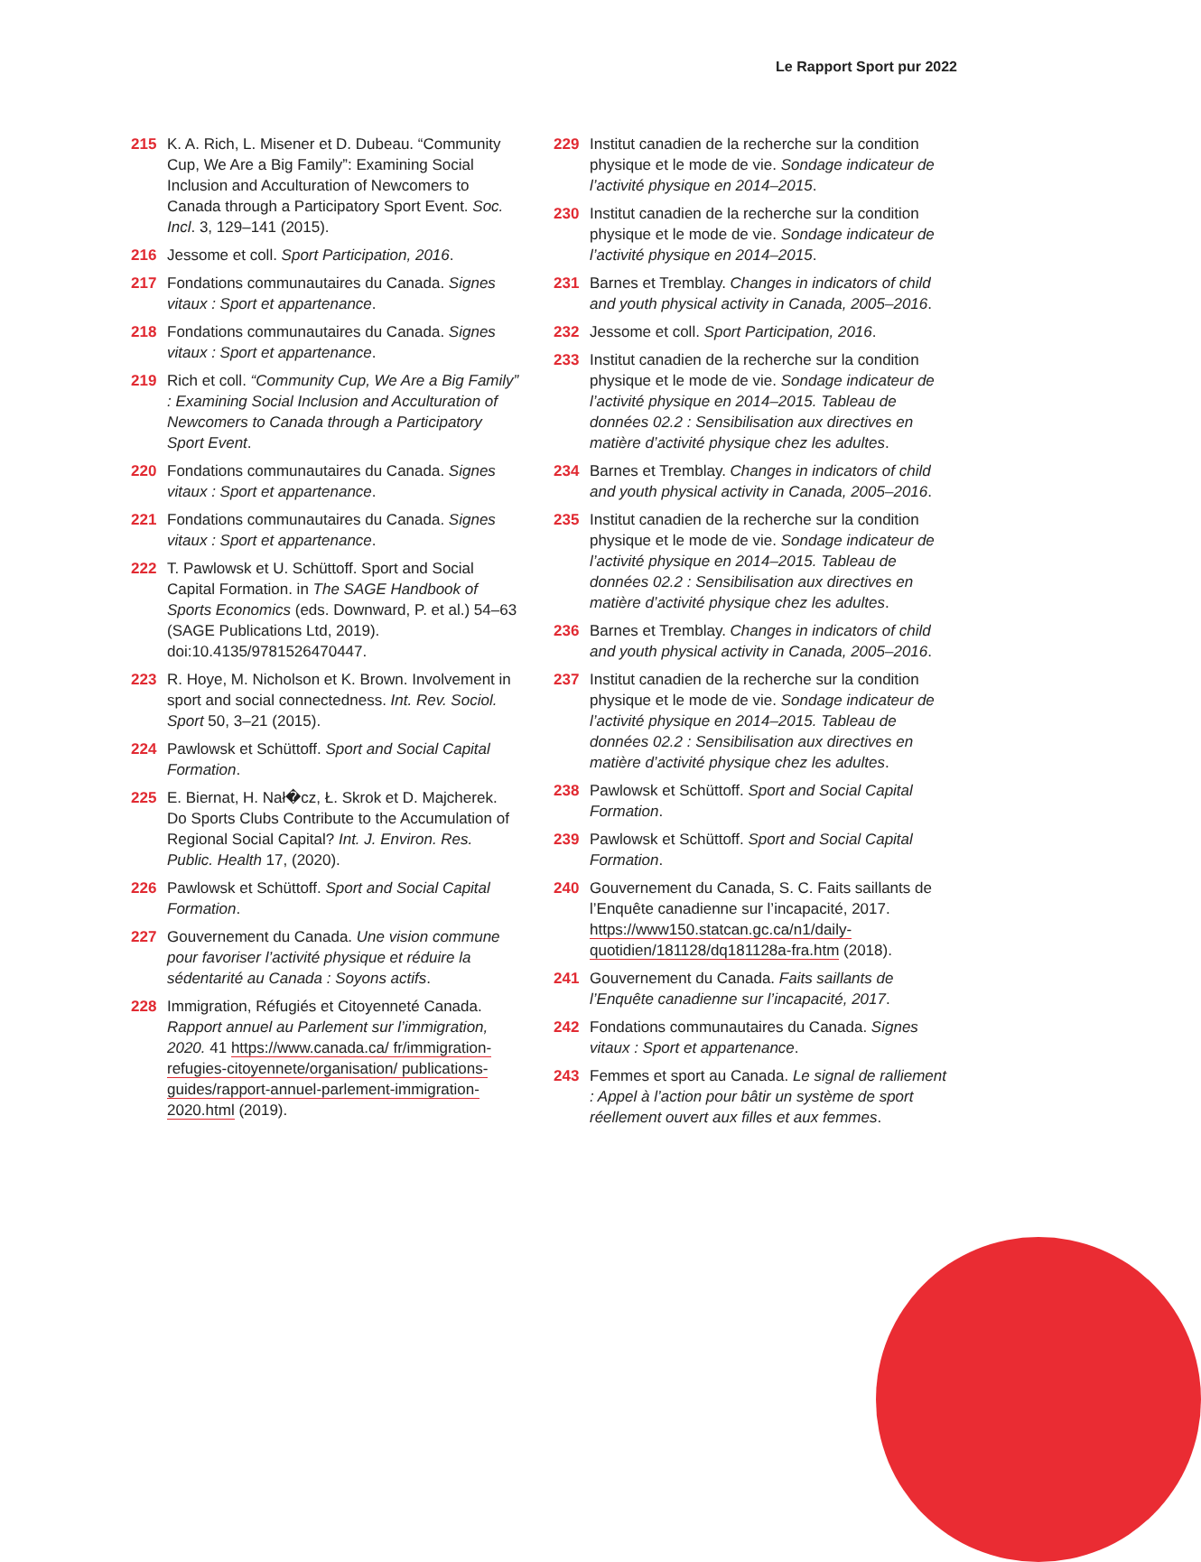Le Rapport Sport pur 2022
215 K. A. Rich, L. Misener et D. Dubeau. “Community Cup, We Are a Big Family”: Examining Social Inclusion and Acculturation of Newcomers to Canada through a Participatory Sport Event. Soc. Incl. 3, 129–141 (2015).
216 Jessome et coll. Sport Participation, 2016.
217 Fondations communautaires du Canada. Signes vitaux : Sport et appartenance.
218 Fondations communautaires du Canada. Signes vitaux : Sport et appartenance.
219 Rich et coll. “Community Cup, We Are a Big Family” : Examining Social Inclusion and Acculturation of Newcomers to Canada through a Participatory Sport Event.
220 Fondations communautaires du Canada. Signes vitaux : Sport et appartenance.
221 Fondations communautaires du Canada. Signes vitaux : Sport et appartenance.
222 T. Pawlowsk et U. Schüttoff. Sport and Social Capital Formation. in The SAGE Handbook of Sports Economics (eds. Downward, P. et al.) 54–63 (SAGE Publications Ltd, 2019). doi:10.4135/9781526470447.
223 R. Hoye, M. Nicholson et K. Brown. Involvement in sport and social connectedness. Int. Rev. Sociol. Sport 50, 3–21 (2015).
224 Pawlowsk et Schüttoff. Sport and Social Capital Formation.
225 E. Biernat, H. Nał�cz, Ł. Skrok et D. Majcherek. Do Sports Clubs Contribute to the Accumulation of Regional Social Capital? Int. J. Environ. Res. Public. Health 17, (2020).
226 Pawlowsk et Schüttoff. Sport and Social Capital Formation.
227 Gouvernement du Canada. Une vision commune pour favoriser l’activité physique et réduire la sédentarité au Canada : Soyons actifs.
228 Immigration, Réfugiés et Citoyenneté Canada. Rapport annuel au Parlement sur l’immigration, 2020. 41 https://www.canada.ca/ fr/immigration-refugies-citoyennete/organisation/ publications-guides/rapport-annuel-parlement-immigration-2020.html (2019).
229 Institut canadien de la recherche sur la condition physique et le mode de vie. Sondage indicateur de l’activité physique en 2014–2015.
230 Institut canadien de la recherche sur la condition physique et le mode de vie. Sondage indicateur de l’activité physique en 2014–2015.
231 Barnes et Tremblay. Changes in indicators of child and youth physical activity in Canada, 2005–2016.
232 Jessome et coll. Sport Participation, 2016.
233 Institut canadien de la recherche sur la condition physique et le mode de vie. Sondage indicateur de l’activité physique en 2014–2015. Tableau de données 02.2 : Sensibilisation aux directives en matière d’activité physique chez les adultes.
234 Barnes et Tremblay. Changes in indicators of child and youth physical activity in Canada, 2005–2016.
235 Institut canadien de la recherche sur la condition physique et le mode de vie. Sondage indicateur de l’activité physique en 2014–2015. Tableau de données 02.2 : Sensibilisation aux directives en matière d’activité physique chez les adultes.
236 Barnes et Tremblay. Changes in indicators of child and youth physical activity in Canada, 2005–2016.
237 Institut canadien de la recherche sur la condition physique et le mode de vie. Sondage indicateur de l’activité physique en 2014–2015. Tableau de données 02.2 : Sensibilisation aux directives en matière d’activité physique chez les adultes.
238 Pawlowsk et Schüttoff. Sport and Social Capital Formation.
239 Pawlowsk et Schüttoff. Sport and Social Capital Formation.
240 Gouvernement du Canada, S. C. Faits saillants de l’Enquête canadienne sur l’incapacité, 2017. https://www150.statcan.gc.ca/n1/daily-quotidien/181128/dq181128a-fra.htm (2018).
241 Gouvernement du Canada. Faits saillants de l’Enquête canadienne sur l’incapacité, 2017.
242 Fondations communautaires du Canada. Signes vitaux : Sport et appartenance.
243 Femmes et sport au Canada. Le signal de ralliement : Appel à l’action pour bâtir un système de sport réellement ouvert aux filles et aux femmes.